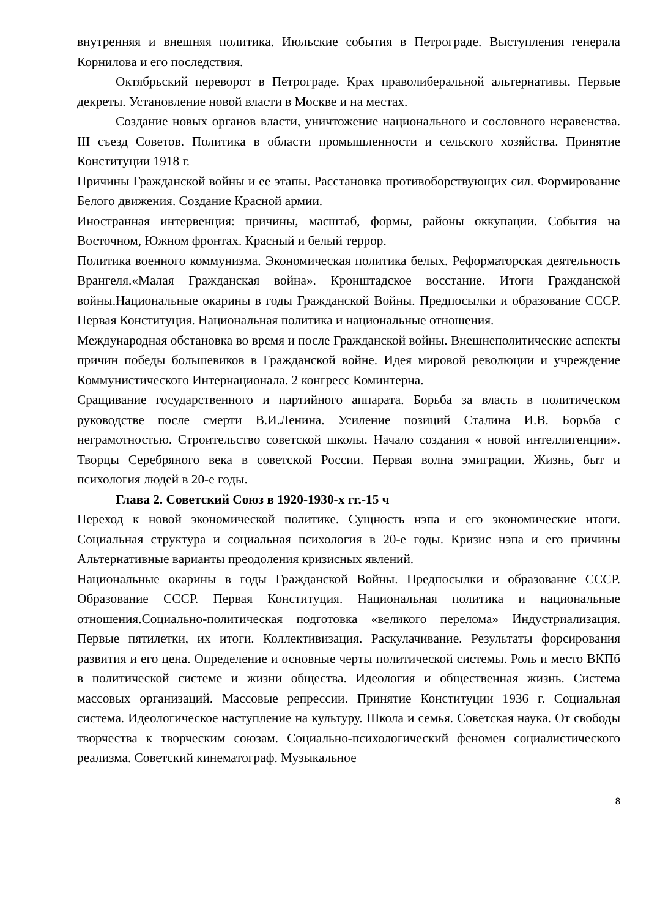внутренняя и внешняя политика. Июльские события в Петрограде. Выступления генерала Корнилова и его последствия.
Октябрьский переворот в Петрограде. Крах праволиберальной альтернативы. Первые декреты. Установление новой власти в Москве и на местах.
Создание новых органов власти, уничтожение национального и сословного неравенства. III съезд Советов. Политика в области промышленности и сельского хозяйства. Принятие Конституции 1918 г.
Причины Гражданской войны и ее этапы. Расстановка противоборствующих сил. Формирование Белого движения. Создание Красной армии.
Иностранная интервенция: причины, масштаб, формы, районы оккупации. События на Восточном, Южном фронтах. Красный и белый террор.
Политика военного коммунизма. Экономическая политика белых. Реформаторская деятельность Врангеля.«Малая Гражданская война». Кронштадское восстание. Итоги Гражданской войны.Национальные окарины в годы Гражданской Войны. Предпосылки и образование СССР. Первая Конституция. Национальная политика и национальные отношения.
Международная обстановка во время и после Гражданской войны. Внешнеполитические аспекты причин победы большевиков в Гражданской войне. Идея мировой революции и учреждение Коммунистического Интернационала. 2 конгресс Коминтерна.
Сращивание государственного и партийного аппарата. Борьба за власть в политическом руководстве после смерти В.И.Ленина. Усиление позиций Сталина И.В. Борьба с неграмотностью. Строительство советской школы. Начало создания « новой интеллигенции». Творцы Серебряного века в советской России. Первая волна эмиграции. Жизнь, быт и психология людей в 20-е годы.
Глава 2. Советский Союз в 1920-1930-х гг.-15 ч
Переход к новой экономической политике. Сущность нэпа и его экономические итоги. Социальная структура и социальная психология в 20-е годы. Кризис нэпа и его причины Альтернативные варианты преодоления кризисных явлений.
Национальные окарины в годы Гражданской Войны. Предпосылки и образование СССР. Образование СССР. Первая Конституция. Национальная политика и национальные отношения.Социально-политическая подготовка «великого перелома» Индустриализация. Первые пятилетки, их итоги. Коллективизация. Раскулачивание. Результаты форсирования развития и его цена. Определение и основные черты политической системы. Роль и место ВКПб в политической системе и жизни общества. Идеология и общественная жизнь. Система массовых организаций. Массовые репрессии. Принятие Конституции 1936 г. Социальная система. Идеологическое наступление на культуру. Школа и семья. Советская наука. От свободы творчества к творческим союзам. Социально-психологический феномен социалистического реализма. Советский кинематограф. Музыкальное
8